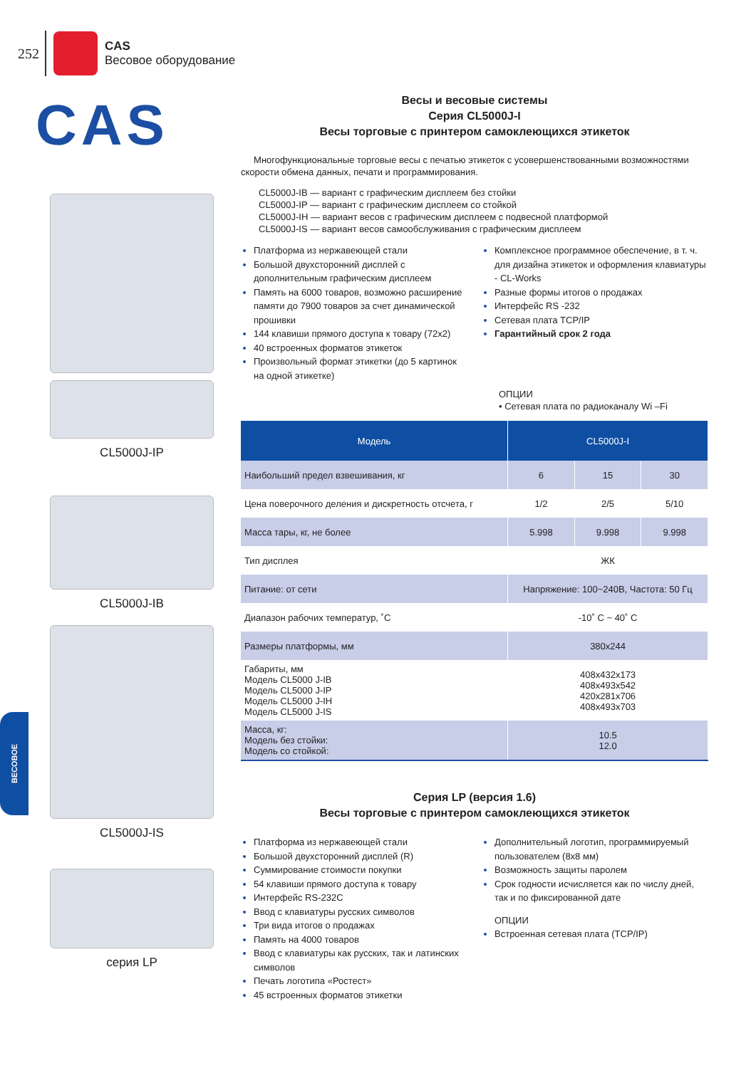252
CAS
Весовое оборудование
CAS
CL5000J-IP
CL5000J-IB
CL5000J-IS
серия LP
Весы и весовые системы
Серия CL5000J-I
Весы торговые с принтером самоклеющихся этикеток
Многофункциональные торговые весы с печатью этикеток с усовершенствованными возможностями скорости обмена данных, печати и программирования.
CL5000J-IB — вариант с графическим дисплеем без стойки
CL5000J-IP — вариант с графическим дисплеем со стойкой
CL5000J-IH — вариант весов с графическим дисплеем с подвесной платформой
CL5000J-IS — вариант весов самообслуживания с графическим дисплеем
Платформа из нержавеющей стали
Большой двухсторонний дисплей с дополнительным графическим дисплеем
Память на 6000 товаров, возможно расширение памяти до 7900 товаров за счет динамической прошивки
144 клавиши прямого доступа к товару (72x2)
40 встроенных форматов этикеток
Произвольный формат этикетки (до 5 картинок на одной этикетке)
Комплексное программное обеспечение, в т. ч. для дизайна этикеток и оформления клавиатуры - CL-Works
Разные формы итогов о продажах
Интерфейс RS -232
Сетевая плата TCP/IP
Гарантийный срок 2 года
ОПЦИИ
• Сетевая плата по радиоканалу Wi –Fi
| Модель | CL5000J-I | | |
| --- | --- | --- | --- |
| Наибольший предел взвешивания, кг | 6 | 15 | 30 |
| Цена поверочного деления и дискретность отсчета, г | 1/2 | 2/5 | 5/10 |
| Масса тары, кг, не более | 5.998 | 9.998 | 9.998 |
| Тип дисплея | ЖК | | |
| Питание: от сети | Напряжение: 100~240В, Частота: 50 Гц | | |
| Диапазон рабочих температур, ˚С | -10˚ C ~ 40˚ C | | |
| Размеры платформы, мм | 380x244 | | |
| Габариты, мм Модель CL5000 J-IB Модель CL5000 J-IP Модель CL5000 J-IH Модель CL5000 J-IS | 408x432x173 408x493x542 420x281x706 408x493x703 | | |
| Масса, кг: Модель без стойки: Модель со стойкой: | 10.5 12.0 | | |
Серия LP (версия 1.6)
Весы торговые с принтером самоклеющихся этикеток
Платформа из нержавеющей стали
Большой двухсторонний дисплей (R)
Суммирование стоимости покупки
54 клавиши прямого доступа к товару
Интерфейс RS-232C
Ввод с клавиатуры русских символов
Три вида итогов о продажах
Память на 4000 товаров
Ввод с клавиатуры как русских, так и латинских символов
Печать логотипа «Ростест»
45 встроенных форматов этикетки
Дополнительный логотип, программируемый пользователем (8x8 мм)
Возможность защиты паролем
Срок годности исчисляется как по числу дней, так и по фиксированной дате
ОПЦИИ
Встроенная сетевая плата (TCP/IP)
ВЕСОВОЕ